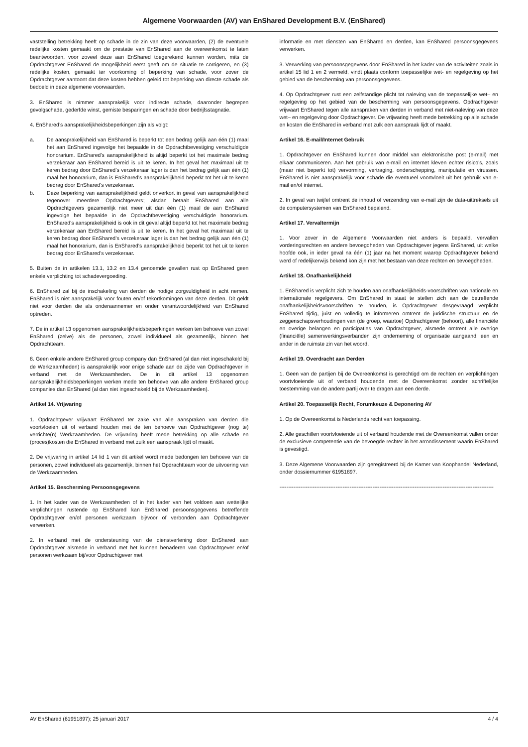Algemene Voorwaarden (AV) van EnShared Development B.V. (EnShared)
vaststelling betrekking heeft op schade in de zin van deze voorwaarden, (2) de eventuele redelijke kosten gemaakt om de prestatie van EnShared aan de overeenkomst te laten beantwoorden, voor zoveel deze aan EnShared toegerekend kunnen worden, mits de Opdrachtgever EnShared de mogelijkheid eerst geeft om de situatie te corrigeren, en (3) redelijke kosten, gemaakt ter voorkoming of beperking van schade, voor zover de Opdrachtgever aantoont dat deze kosten hebben geleid tot beperking van directe schade als bedoeld in deze algemene voorwaarden.
3. EnShared is nimmer aansprakelijk voor indirecte schade, daaronder begrepen gevolgschade, gederfde winst, gemiste besparingen en schade door bedrijfsstagnatie.
4. EnShared’s aansprakelijkheidsbeperkingen zijn als volgt:
a. De aansprakelijkheid van EnShared is beperkt tot een bedrag gelijk aan één (1) maal het aan EnShared ingevolge het bepaalde in de Opdrachtbevestiging verschuldigde honorarium. EnShared’s aansprakelijkheid is altijd beperkt tot het maximale bedrag verzekeraar aan EnShared bereid is uit te keren. In het geval het maximaal uit te keren bedrag door EnShared’s verzekeraar lager is dan het bedrag gelijk aan één (1) maal het honorarium, dan is EnShared’s aansprakelijkheid beperkt tot het uit te keren bedrag door EnShared’s verzekeraar.
b. Deze beperking van aansprakelijkheid geldt onverkort in geval van aansprakelijkheid tegenover meerdere Opdrachtgevers; alsdan betaalt EnShared aan alle Opdrachtgevers gezamenlijk niet meer uit dan één (1) maal de aan EnShared ingevolge het bepaalde in de Opdrachtbevestiging verschuldigde honorarium. EnShared’s aansprakelijkheid is ook in dit geval altijd beperkt tot het maximale bedrag verzekeraar aan EnShared bereid is uit te keren. In het geval het maximaal uit te keren bedrag door EnShared’s verzekeraar lager is dan het bedrag gelijk aan één (1) maal het honorarium, dan is EnShared’s aansprakelijkheid beperkt tot het uit te keren bedrag door EnShared’s verzekeraar.
5. Buiten de in artikelen 13.1, 13.2 en 13.4 genoemde gevallen rust op EnShared geen enkele verplichting tot schadevergoeding.
6. EnShared zal bij de inschakeling van derden de nodige zorgvuldigheid in acht nemen. EnShared is niet aansprakelijk voor fouten en/of tekortkomingen van deze derden. Dit geldt niet voor derden die als onderaannemer en onder verantwoordelijkheid van EnShared optreden.
7. De in artikel 13 opgenomen aansprakelijkheidsbeperkingen werken ten behoeve van zowel EnShared (zelve) als de personen, zowel individueel als gezamenlijk, binnen het Opdrachtteam.
8. Geen enkele andere EnShared group company dan EnShared (al dan niet ingeschakeld bij de Werkzaamheden) is aansprakelijk voor enige schade aan de zijde van Opdrachtgever in verband met de Werkzaamheden. De in dit artikel 13 opgenomen aansprakelijkheidsbeperkingen werken mede ten behoeve van alle andere EnShared group companies dan EnShared (al dan niet ingeschakeld bij de Werkzaamheden).
Artikel 14. Vrijwaring
1. Opdrachtgever vrijwaart EnShared ter zake van alle aanspraken van derden die voortvloeien uit of verband houden met de ten behoeve van Opdrachtgever (nog te) verrichte(n) Werkzaamheden. De vrijwaring heeft mede betrekking op alle schade en (proces)kosten die EnShared in verband met zulk een aanspraak lijdt of maakt.
2. De vrijwaring in artikel 14 lid 1 van dit artikel wordt mede bedongen ten behoeve van de personen, zowel individueel als gezamenlijk, binnen het Opdrachtteam voor de uitvoering van de Werkzaamheden.
Artikel 15. Bescherming Persoonsgegevens
1. In het kader van de Werkzaamheden of in het kader van het voldoen aan wettelijke verplichtingen rustende op EnShared kan EnShared persoonsgegevens betreffende Opdrachtgever en/of personen werkzaam bij/voor of verbonden aan Opdrachtgever verwerken.
2. In verband met de ondersteuning van de dienstverlening door EnShared aan Opdrachtgever alsmede in verband met het kunnen benaderen van Opdrachtgever en/of personen werkzaam bij/voor Opdrachtgever met
informatie en met diensten van EnShared en derden, kan EnShared persoonsgegevens verwerken.
3. Verwerking van persoonsgegevens door EnShared in het kader van de activiteiten zoals in artikel 15 lid 1 en 2 vermeld, vindt plaats conform toepasselijke wet- en regelgeving op het gebied van de bescherming van persoonsgegevens.
4. Op Opdrachtgever rust een zelfstandige plicht tot naleving van de toepasselijke wet– en regelgeving op het gebied van de bescherming van persoonsgegevens. Opdrachtgever vrijwaart EnShared tegen alle aanspraken van derden in verband met niet-naleving van deze wet– en regelgeving door Opdrachtgever. De vrijwaring heeft mede betrekking op alle schade en kosten die EnShared in verband met zulk een aanspraak lijdt of maakt.
Artikel 16. E-mail/Internet Gebruik
1. Opdrachtgever en EnShared kunnen door middel van elektronische post (e-mail) met elkaar communiceren. Aan het gebruik van e-mail en internet kleven echter risico’s, zoals (maar niet beperkt tot) vervorming, vertraging, onderschepping, manipulatie en virussen. EnShared is niet aansprakelijk voor schade die eventueel voortvloeit uit het gebruik van e-mail en/of internet.
2. In geval van twijfel omtrent de inhoud of verzending van e-mail zijn de data-uittreksels uit de computersystemen van EnShared bepalend.
Artikel 17. Vervaltermijn
1. Voor zover in de Algemene Voorwaarden niet anders is bepaald, vervallen vorderingsrechten en andere bevoegdheden van Opdrachtgever jegens EnShared, uit welke hoofde ook, in ieder geval na één (1) jaar na het moment waarop Opdrachtgever bekend werd of redelijkerwijs bekend kon zijn met het bestaan van deze rechten en bevoegdheden.
Artikel 18. Onafhankelijkheid
1. EnShared is verplicht zich te houden aan onafhankelijkheids-voorschriften van nationale en internationale regelgevers. Om EnShared in staat te stellen zich aan de betreffende onafhankelijkheidsvoorschriften te houden, is Opdrachtgever desgevraagd verplicht EnShared tijdig, juist en volledig te informeren omtrent de juridische structuur en de zeggenschapsverhoudingen van (de groep, waartoe) Opdrachtgever (behoort), alle financiële en overige belangen en participaties van Opdrachtgever, alsmede omtrent alle overige (financiële) samenwerkingsverbanden zijn onderneming of organisatie aangaand, een en ander in de ruimste zin van het woord.
Artikel 19. Overdracht aan Derden
1. Geen van de partijen bij de Overeenkomst is gerechtigd om de rechten en verplichtingen voortvloeiende uit of verband houdende met de Overeenkomst zonder schriftelijke toestemming van de andere partij over te dragen aan een derde.
Artikel 20. Toepasselijk Recht, Forumkeuze & Deponering AV
1. Op de Overeenkomst is Nederlands recht van toepassing.
2. Alle geschillen voortvloeiende uit of verband houdende met de Overeenkomst vallen onder de exclusieve competentie van de bevoegde rechter in het arrondissement waarin EnShared is gevestigd.
3. Deze Algemene Voorwaarden zijn geregistreerd bij de Kamer van Koophandel Nederland, onder dossiernummer 61951897.
--------------------------------------------------------------------------------------------------------------------------
AV EnShared (61951897); 25 januari 2017 4 / 4